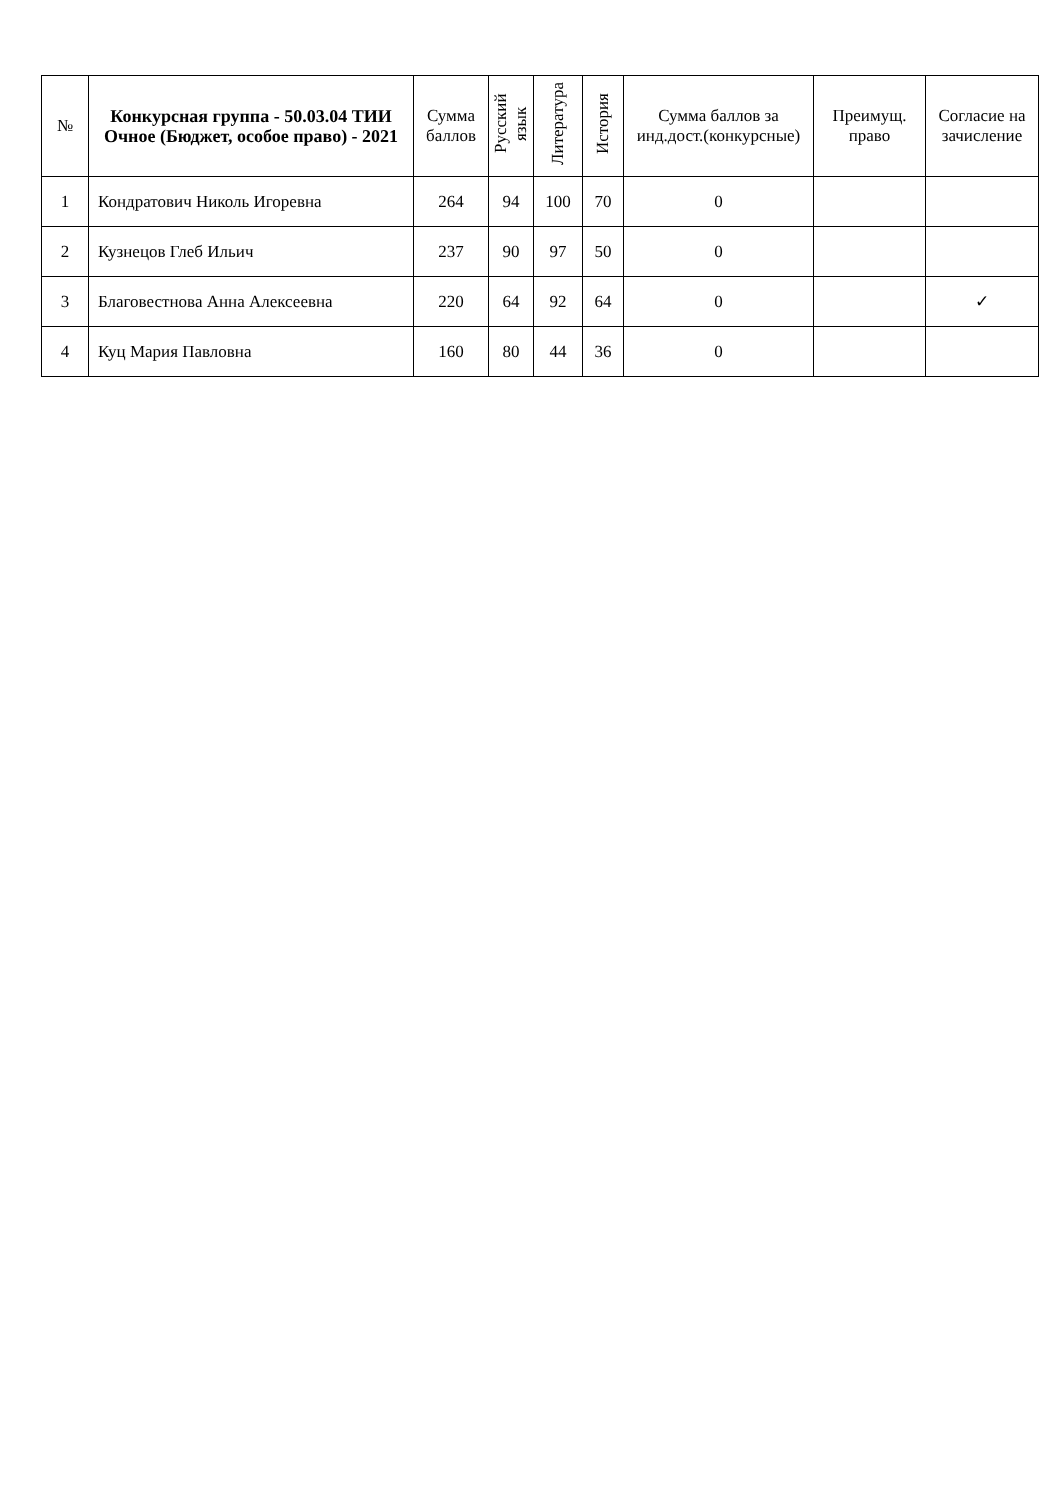| № | Конкурсная группа - 50.03.04 ТИИ Очное (Бюджет, особое право) - 2021 | Сумма баллов | Русский язык | Литература | История | Сумма баллов за инд.дост.(конкурсные) | Преимущ. право | Согласие на зачисление |
| --- | --- | --- | --- | --- | --- | --- | --- | --- |
| 1 | Кондратович Николь Игоревна | 264 | 94 | 100 | 70 | 0 | | |
| 2 | Кузнецов Глеб Ильич | 237 | 90 | 97 | 50 | 0 | | |
| 3 | Благовестнова Анна Алексеевна | 220 | 64 | 92 | 64 | 0 | | ✓ |
| 4 | Куц Мария Павловна | 160 | 80 | 44 | 36 | 0 | | |